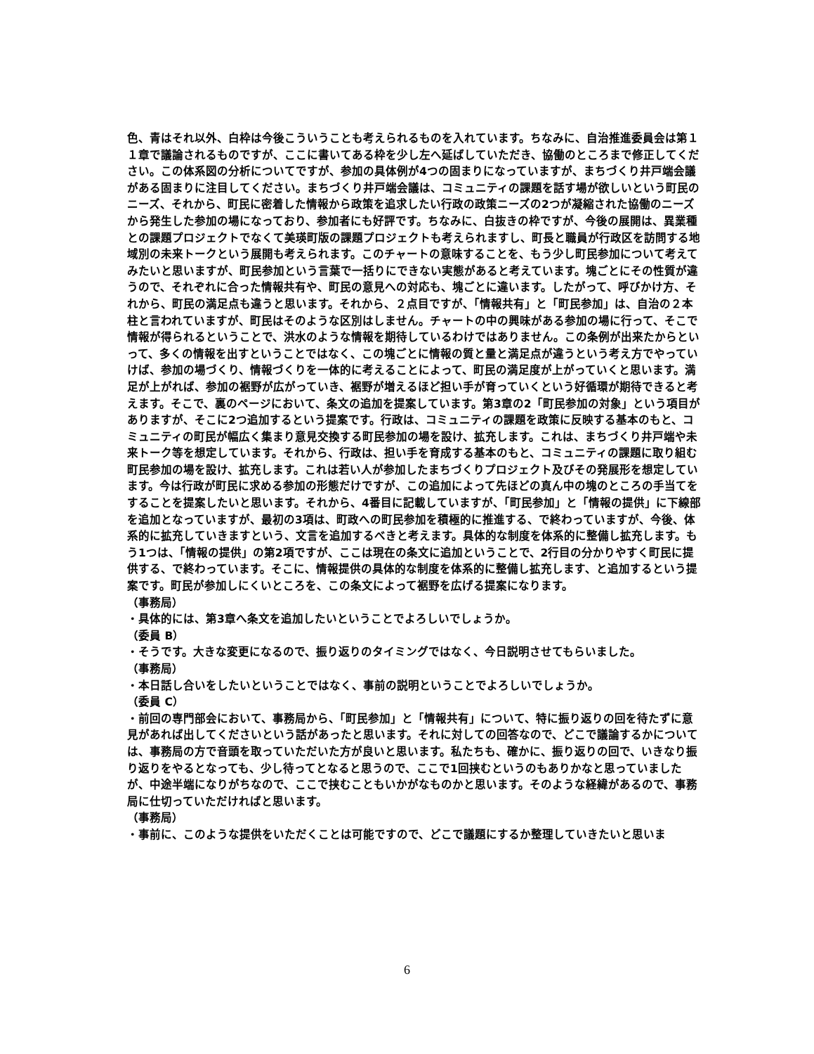色、青はそれ以外、白枠は今後こういうことも考えられるものを入れています。ちなみに、自治推進委員会は第１１章で議論されるものですが、ここに書いてある枠を少し左へ延ばしていただき、協働のところまで修正してください。この体系図の分析についてですが、参加の具体例が4つの固まりになっていますが、まちづくり井戸端会議がある固まりに注目してください。まちづくり井戸端会議は、コミュニティの課題を話す場が欲しいという町民のニーズ、それから、町民に密着した情報から政策を追求したい行政の政策ニーズの2つが凝縮された協働のニーズから発生した参加の場になっており、参加者にも好評です。ちなみに、白抜きの枠ですが、今後の展開は、異業種との課題プロジェクトでなくて美瑛町版の課題プロジェクトも考えられますし、町長と職員が行政区を訪問する地域別の未来トークという展開も考えられます。このチャートの意味することを、もう少し町民参加について考えてみたいと思いますが、町民参加という言葉で一括りにできない実態があると考えています。塊ごとにその性質が違うので、それぞれに合った情報共有や、町民の意見への対応も、塊ごとに違います。したがって、呼びかけ方、それから、町民の満足点も違うと思います。それから、２点目ですが、「情報共有」と「町民参加」は、自治の２本柱と言われていますが、町民はそのような区別はしません。チャートの中の興味がある参加の場に行って、そこで情報が得られるということで、洪水のような情報を期待しているわけではありません。この条例が出来たからといって、多くの情報を出すということではなく、この塊ごとに情報の質と量と満足点が違うという考え方でやっていけば、参加の場づくり、情報づくりを一体的に考えることによって、町民の満足度が上がっていくと思います。満足が上がれば、参加の裾野が広がっていき、裾野が増えるほど担い手が育っていくという好循環が期待できると考えます。そこで、裏のページにおいて、条文の追加を提案しています。第3章の2「町民参加の対象」という項目がありますが、そこに2つ追加するという提案です。行政は、コミュニティの課題を政策に反映する基本のもと、コミュニティの町民が幅広く集まり意見交換する町民参加の場を設け、拡充します。これは、まちづくり井戸端や未来トーク等を想定しています。それから、行政は、担い手を育成する基本のもと、コミュニティの課題に取り組む町民参加の場を設け、拡充します。これは若い人が参加したまちづくりプロジェクト及びその発展形を想定しています。今は行政が町民に求める参加の形態だけですが、この追加によって先ほどの真ん中の塊のところの手当てをすることを提案したいと思います。それから、4番目に記載していますが、「町民参加」と「情報の提供」に下線部を追加となっていますが、最初の3項は、町政への町民参加を積極的に推進する、で終わっていますが、今後、体系的に拡充していきますという、文言を追加するべきと考えます。具体的な制度を体系的に整備し拡充します。もう1つは、「情報の提供」の第2項ですが、ここは現在の条文に追加ということで、2行目の分かりやすく町民に提供する、で終わっています。そこに、情報提供の具体的な制度を体系的に整備し拡充します、と追加するという提案です。町民が参加しにくいところを、この条文によって裾野を広げる提案になります。
（事務局）
・具体的には、第3章へ条文を追加したいということでよろしいでしょうか。
（委員 B）
・そうです。大きな変更になるので、振り返りのタイミングではなく、今日説明させてもらいました。
（事務局）
・本日話し合いをしたいということではなく、事前の説明ということでよろしいでしょうか。
（委員 C）
・前回の専門部会において、事務局から、「町民参加」と「情報共有」について、特に振り返りの回を待たずに意見があれば出してくださいという話があったと思います。それに対しての回答なので、どこで議論するかについては、事務局の方で音頭を取っていただいた方が良いと思います。私たちも、確かに、振り返りの回で、いきなり振り返りをやるとなっても、少し待ってとなると思うので、ここで1回挟むというのもありかなと思っていましたが、中途半端になりがちなので、ここで挟むこともいかがなものかと思います。そのような経緯があるので、事務局に仕切っていただければと思います。
（事務局）
・事前に、このような提供をいただくことは可能ですので、どこで議題にするか整理していきたいと思いま
6